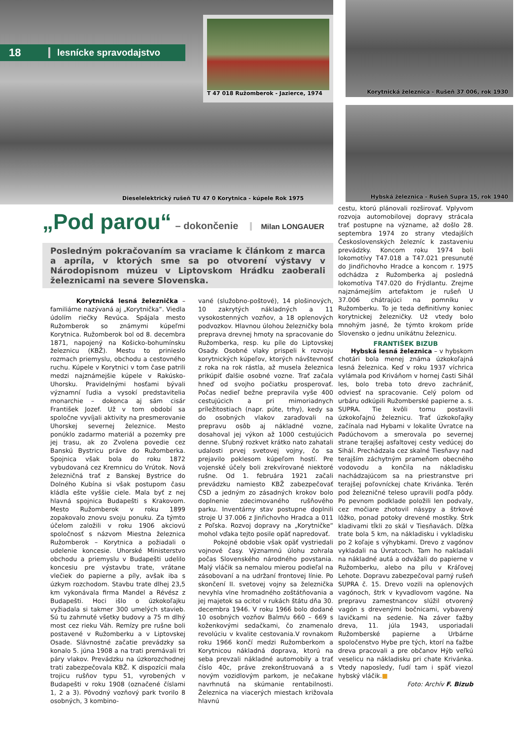18 lesnícke spravodajstvo
T 47 018 Ružomberok - Jazierce, 1974
Dieselelektrický rušeň TU 47 0 Korytnica - kúpele Rok 1975
Korytnická železnica - Rušeň 37 006, rok 1930
Hybská železnica - Rušeň Supra 15, rok 1940
„Pod parou“ – dokončenie Milan LONGAUER
Posledným pokračovaním sa vraciame k článkom z marca a apríla, v ktorých sme sa po otvorení výstavy v Národopisnom múzeu v Liptovskom Hrádku zaoberali železnicami na severe Slovenska.
Korytnická lesná železnička – familiárne nazývaná aj „Korytnička“. Viedla údolím riečky Revúca. Spájala mesto Ružomberok so známymi kúpeľmi Korytnica. Ružomberok bol od 8. decembra 1871, napojený na Košicko-bohumínsku železnicu (KBŽ). Mestu to prinieslo rozmach priemyslu, obchodu a cestovného ruchu. Kúpele v Korytnici v tom čase patrili medzi najznámejšie kúpele v Rakúsko-Uhorsku. Pravidelnými hosťami bývali významní ľudia a vysokí predstavitelia monarchie – dokonca aj sám cisár František Jozef. Už v tom období sa spoločne vyvíjali aktivity na presmerovanie Uhorskej severnej železnice. Mesto ponúklo zadarmo materiál a pozemky pre jej trasu, ak zo Zvolena povedie cez Banskú Bystricu práve do Ružomberka. Spojnica však bola do roku 1872 vybudovaná cez Kremnicu do Vrútok. Nová železničná trať z Banskej Bystrice do Dolného Kubína si však postupom času kládla ešte vyššie ciele. Mala byť z nej hlavná spojnica Budapešti s Krakovom. Mesto Ružomberok v roku 1899 zopakovalo znovu svoju ponuku. Za týmto účelom založili v roku 1906 akciovú spoločnosť s názvom Miestna železnica Ružomberok – Korytnica a požiadali o udelenie koncesie. Uhorské Ministerstvo obchodu a priemyslu v Budapešti udelilo koncesiu pre výstavbu trate, vrátane vlečiek do papierne a píly, avšak iba s úzkym rozchodom. Stavbu trate dlhej 23,5 km vykonávala firma Mandel a Révész z Budapešti. Hoci išlo o úzkokoľajku vyžiadala si takmer 300 umelých stavieb. Sú tu zahrnuté všetky budovy a 75 m dlhý most cez rieku Váh. Remízy pre rušne boli postavené v Ružomberku a v Liptovskej Osade. Slávnostné začatie prevádzky sa konalo 5. júna 1908 a na trati premávali tri páry vlakov. Prevádzku na úzkorozchodnej trati zabezpečovala KBŽ. K dispozícii mala trojicu rušňov typu 51, vyrobených v Budapešti v roku 1908 (označené číslami 1, 2 a 3). Pôvodný vozňový park tvorilo 8 osobných, 3 kombino-
vané (služobno-poštové), 14 plošinových, 10 zakrytých nákladných a 11 vysokostenných vozňov, a 18 oplenových podvozkov. Hlavnou úlohou železničky bola preprava drevnej hmoty na spracovanie do Ružomberka, resp. ku píle do Liptovskej Osady. Osobné vlaky prispeli k rozvoju korytnických kúpeľov, ktorých návštevnosť z roka na rok rástla, až musela železnica prikúpiť ďalšie osobné vozne. Trať začala hneď od svojho počiatku prosperovať. Počas nedieľ bežne prepravila vyše 400 cestujúcich a pri mimoriadnych príležitostiach (napr. púte, trhy), kedy sa do osobných vlakov zaraďovali na prepravu osôb aj nákladné vozne, dosahoval jej výkon až 1000 cestujúcich denne. Sľubný rozkvet krátko nato zahatali udalosti prvej svetovej vojny, čo sa prejavilo poklesom kúpeľom hostí. Pre vojenské účely boli zrekvírované niektoré rušne. Od 1. februára 1921 začali prevádzku namiesto KBŽ zabezpečovať ČSD a jedným zo zásadných krokov bolo doplnenie zdecimovaného rušňového parku. Inventárny stav postupne doplnili stroje U 37.006 z Jinřichovho Hradca a 011 z Poľska. Rozvoj dopravy na „Korytničke“ mohol vďaka tejto posile opäť napredovať.
Pokojné obdobie však opäť vystriedali vojnové časy. Významnú úlohu zohrala počas Slovenského národného povstania. Malý vláčik sa nemalou mierou podieľal na zásobovaní a na udržaní frontovej línie. Po skončení II. svetovej vojny sa železnička nevyhla vlne hromadného zoštátňovania a jej majetok sa ocitol v rukách štátu dňa 30. decembra 1946. V roku 1966 bolo dodané 10 osobných vozňov Balm/u 660 – 669 s koženkovými sedačkami, čo znamenalo revolúciu v kvalite cestovania.V rovnakom roku 1966 končí medzi Ružomberkom a Korytnicou nákladná doprava, ktorú na seba prevzali nákladné automobily a trať číslo 40c, práve zrekonštruovaná a s novým vozidlovým parkom, je nečakane navrhnutá na skúmanie rentabilnosti. Železnica na viacerých miestach križovala hlavnú
cestu, ktorú plánovali rozširovať. Vplyvom rozvoja automobilovej dopravy strácala trať postupne na význame, až došlo 28. septembra 1974 zo strany vtedajších Československých železníc k zastaveniu prevádzky. Koncom roku 1974 boli lokomotívy T47.018 a T47.021 presunuté do Jindřichovho Hradce a koncom r. 1975 odchádza z Ružomberka aj posledná lokomotíva T47.020 do Frýdlantu. Zrejme najznámejším artefaktom je rušeň U 37.006 chátrajúci na pomníku v Ružomberku. To je teda definitívny koniec korytnickej železničky. Už vtedy bolo mnohým jasné, že týmto krokom príde Slovensko o jednu unikátnu železnicu.
FRANTIŠEK BIZUB
Hybská lesná železnica – v hybskom chotári bola menej známa úzkokoľajná lesná železnica. Keď v roku 1937 víchrica vylámala pod Kriváňom v hornej časti Sihál les, bolo treba toto drevo zachrániť, odviesť na spracovanie. Celý polom od urbáru odkúpili Ružomberské papierne a. s. SUPRA. Tie kvôli tomu postavili úzkokoľajnú železnicu. Trať úzkokoľajky začínala nad Hybami v lokalite Úvratce na Padúchovom a smerovala po severnej strane terajšej asfaltovej cesty vedúcej do Sihál. Prechádzala cez skalné Tiesňavy nad terajším záchytným prameňom obecného vodovodu a končila na nákladisku nachádzajúcom sa na priestranstve pri terajšej poľovníckej chate Krivánka. Terén pod železničné teleso upravili podľa pôdy. Po pevnom podklade položili len podvaly, cez močiare zhotovil násypy a štrkové lôžko, ponad potoky drevené mostíky. Štrk kladivami tĺkli zo skál v Tiesňavách. Dĺžka trate bola 5 km, na nákladisku i vykladisku po 2 koľaje s výhybkami. Drevo z vagónov vykladali na Úvratcoch. Tam ho nakladali na nákladné autá a odvážali do papierne v Ružomberku, alebo na pílu v Kráľovej Lehote. Dopravu zabezpečoval parný rušeň SUPRA č. 15. Drevo vozili na oplenových vagónoch, štrk v kyvadlovom vagóne. Na prepravu zamestnancov slúžil otvorený vagón s drevenými bočnicami, vybavený lavičkami na sedenie. Na záver ťažby dreva, 11. júla 1943, usporiadali Ružomberské papierne a Urbárne spoločenstvo Hybe pre tých, ktorí na ťažbe dreva pracovali a pre občanov Hýb veľkú veselicu na nákladisku pri chate Krivánka. Vtedy naposledy, ľudí tam i späť viezol hybský vláčik.■
Foto: Archív F. Bizub